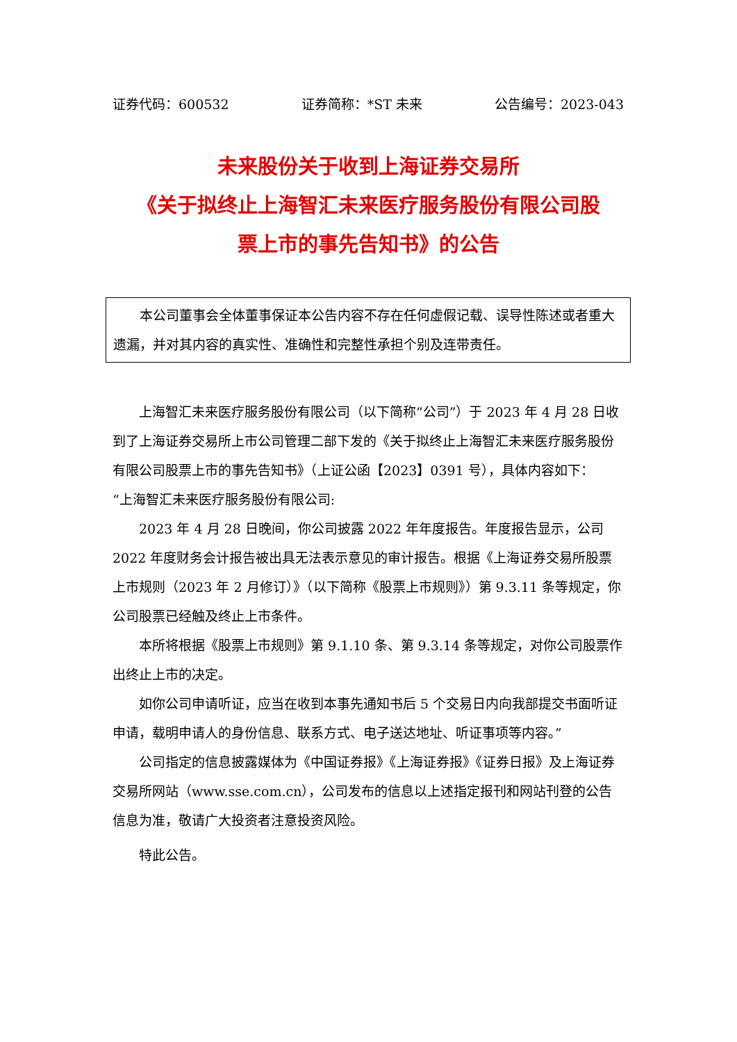证券代码：600532 证券简称：*ST 未来 公告编号：2023-043
未来股份关于收到上海证券交易所
《关于拟终止上海智汇未来医疗服务股份有限公司股
票上市的事先告知书》的公告
本公司董事会全体董事保证本公告内容不存在任何虚假记载、误导性陈述或者重大遗漏，并对其内容的真实性、准确性和完整性承担个别及连带责任。
上海智汇未来医疗服务股份有限公司（以下简称“公司”）于 2023 年 4 月 28 日收到了上海证券交易所上市公司管理二部下发的《关于拟终止上海智汇未来医疗服务股份有限公司股票上市的事先告知书》（上证公函【2023】0391 号），具体内容如下：
“上海智汇未来医疗服务股份有限公司:
2023 年 4 月 28 日晚间，你公司披露 2022 年年度报告。年度报告显示，公司 2022 年度财务会计报告被出具无法表示意见的审计报告。根据《上海证券交易所股票上市规则（2023 年 2 月修订）》（以下简称《股票上市规则》）第 9.3.11 条等规定，你公司股票已经触及终止上市条件。
本所将根据《股票上市规则》第 9.1.10 条、第 9.3.14 条等规定，对你公司股票作出终止上市的决定。
如你公司申请听证，应当在收到本事先通知书后 5 个交易日内向我部提交书面听证申请，载明申请人的身份信息、联系方式、电子送达地址、听证事项等内容。”
公司指定的信息披露媒体为《中国证券报》《上海证券报》《证券日报》及上海证券交易所网站（www.sse.com.cn），公司发布的信息以上述指定报刊和网站刊登的公告信息为准，敬请广大投资者注意投资风险。
特此公告。